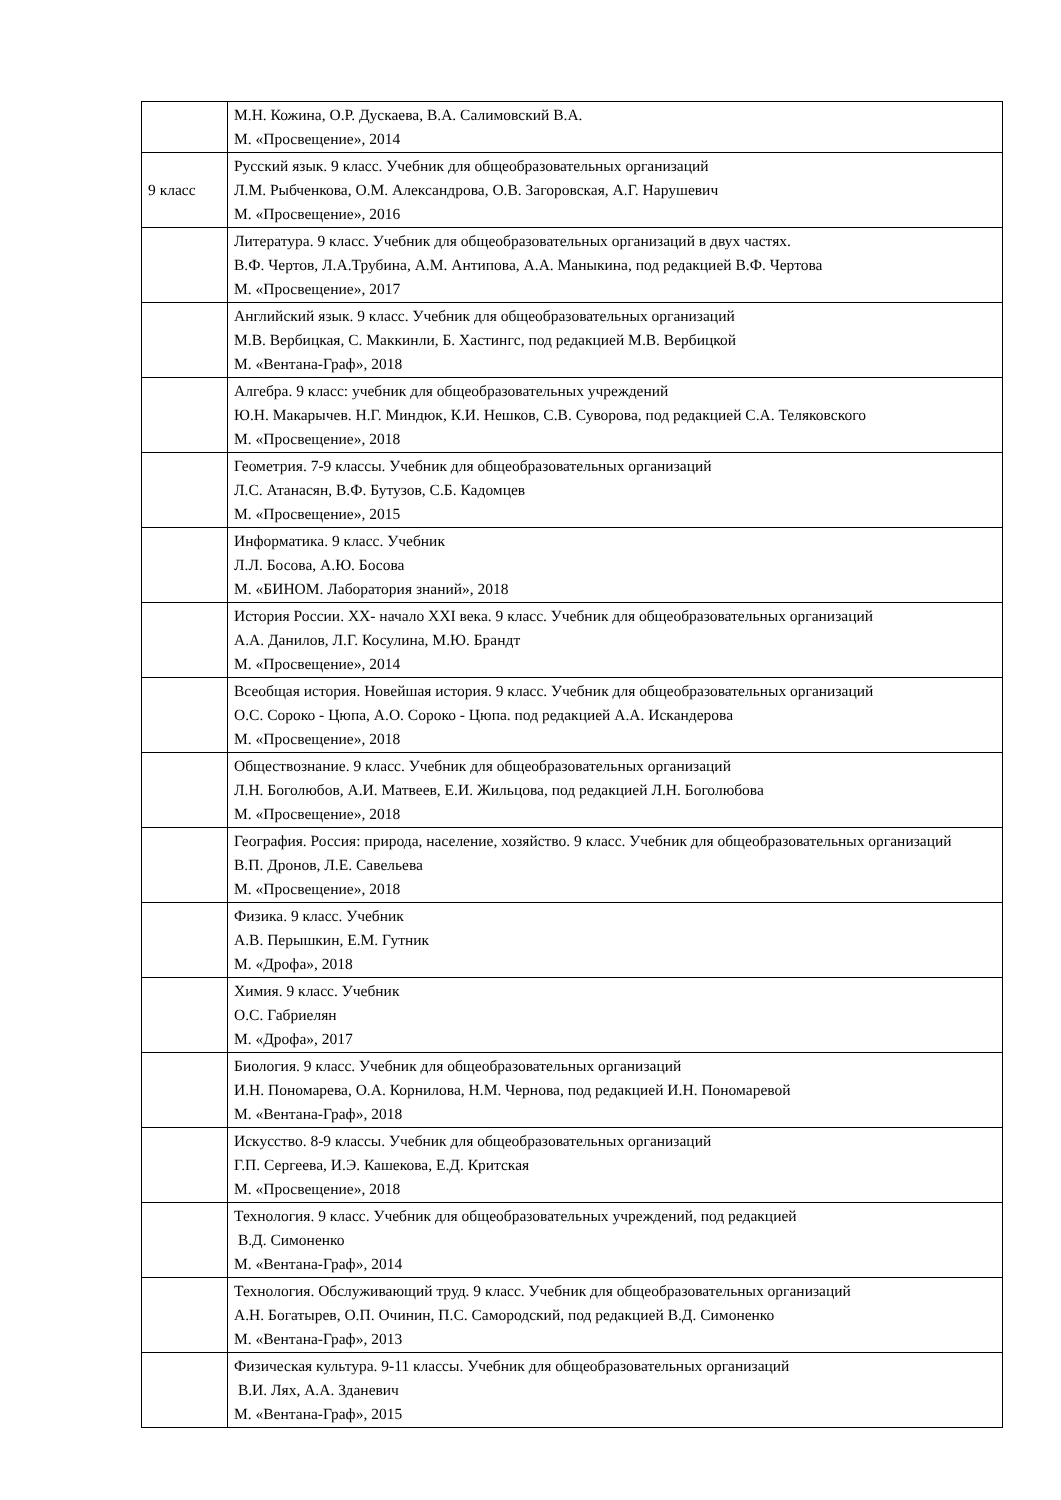| | М.Н. Кожина, О.Р. Дускаева, В.А. Салимовский В.А. М. «Просвещение», 2014 |
| 9 класс | Русский язык. 9 класс. Учебник для общеобразовательных организаций Л.М. Рыбченкова, О.М. Александрова, О.В. Загоровская, А.Г. Нарушевич М. «Просвещение», 2016 |
| | Литература. 9 класс. Учебник для общеобразовательных организаций в двух частях. В.Ф. Чертов, Л.А.Трубина, А.М. Антипова, А.А. Маныкина, под редакцией В.Ф. Чертова М. «Просвещение», 2017 |
| | Английский язык. 9 класс. Учебник для общеобразовательных организаций М.В. Вербицкая, С. Маккинли, Б. Хастингс, под редакцией М.В. Вербицкой М. «Вентана-Граф», 2018 |
| | Алгебра. 9 класс: учебник для общеобразовательных учреждений Ю.Н. Макарычев. Н.Г. Миндюк, К.И. Нешков, С.В. Суворова, под редакцией С.А. Теляковского М. «Просвещение», 2018 |
| | Геометрия. 7-9 классы. Учебник для общеобразовательных организаций Л.С. Атанасян, В.Ф. Бутузов, С.Б. Кадомцев М. «Просвещение», 2015 |
| | Информатика. 9 класс. Учебник Л.Л. Босова, А.Ю. Босова М. «БИНОМ. Лаборатория знаний», 2018 |
| | История России. XX- начало XXI века. 9 класс. Учебник для общеобразовательных организаций А.А. Данилов, Л.Г. Косулина, М.Ю. Брандт М. «Просвещение», 2014 |
| | Всеобщая история. Новейшая история. 9 класс. Учебник для общеобразовательных организаций О.С. Сороко - Цюпа, А.О. Сороко - Цюпа. под редакцией А.А. Искандерова М. «Просвещение», 2018 |
| | Обществознание. 9 класс. Учебник для общеобразовательных организаций Л.Н. Боголюбов, А.И. Матвеев, Е.И. Жильцова, под редакцией Л.Н. Боголюбова М. «Просвещение», 2018 |
| | География. Россия: природа, население, хозяйство. 9 класс. Учебник для общеобразовательных организаций В.П. Дронов, Л.Е. Савельева М. «Просвещение», 2018 |
| | Физика. 9 класс. Учебник А.В. Перышкин, Е.М. Гутник М. «Дрофа», 2018 |
| | Химия. 9 класс. Учебник О.С. Габриелян М. «Дрофа», 2017 |
| | Биология. 9 класс. Учебник для общеобразовательных организаций И.Н. Пономарева, О.А. Корнилова, Н.М. Чернова, под редакцией И.Н. Пономаревой М. «Вентана-Граф», 2018 |
| | Искусство. 8-9 классы. Учебник для общеобразовательных организаций Г.П. Сергеева, И.Э. Кашекова, Е.Д. Критская М. «Просвещение», 2018 |
| | Технология. 9 класс. Учебник для общеобразовательных учреждений, под редакцией В.Д. Симоненко М. «Вентана-Граф», 2014 |
| | Технология. Обслуживающий труд. 9 класс. Учебник для общеобразовательных организаций А.Н. Богатырев, О.П. Очинин, П.С. Самородский, под редакцией В.Д. Симоненко М. «Вентана-Граф», 2013 |
| | Физическая культура. 9-11 классы. Учебник для общеобразовательных организаций В.И. Лях, А.А. Зданевич М. «Вентана-Граф», 2015 |